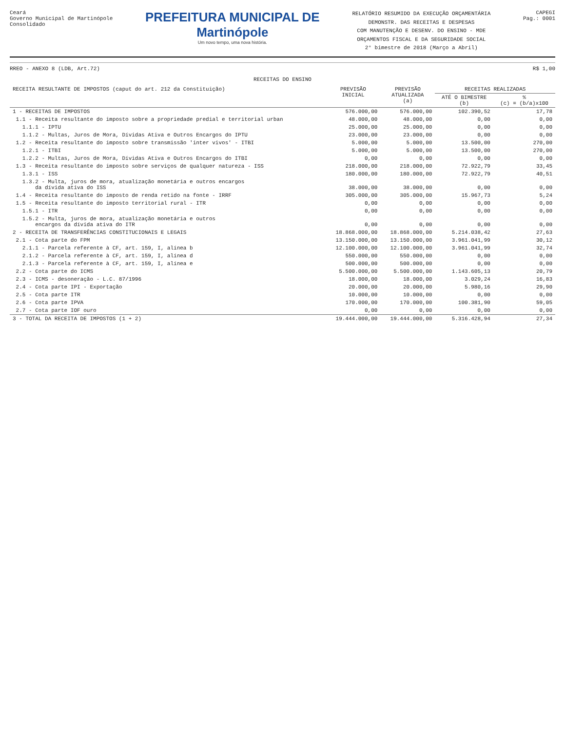Ceará
Governo Municipal de Martinópole
Consolidado
PREFEITURA MUNICIPAL DE
Martinópole
Um novo tempo, uma nova história.
RELATÓRIO RESUMIDO DA EXECUÇÃO ORÇAMENTÁRIA
DEMONSTR. DAS RECEITAS E DESPESAS
COM MANUTENÇÃO E DESENV. DO ENSINO - MDE
ORÇAMENTOS FISCAL E DA SEGURIDADE SOCIAL
2° bimestre de 2018 (Março a Abril)
CAPEGI
Pag.: 0001
RREO - ANEXO 8 (LDB, Art.72) R$ 1,00
RECEITAS DO ENSINO
| RECEITA RESULTANTE DE IMPOSTOS (caput do art. 212 da Constituição) | PREVISÃO INICIAL | PREVISÃO ATUALIZADA (a) | RECEITAS REALIZADAS | |
| --- | --- | --- | --- | --- |
| | | | ATÉ O BIMESTRE (b) | % (c) = (b/a)x100 |
| 1 - RECEITAS DE IMPOSTOS | 576.000,00 | 576.000,00 | 102.390,52 | 17,78 |
| 1.1 - Receita resultante do imposto sobre a propriedade predial e territorial urban | 48.000,00 | 48.000,00 | 0,00 | 0,00 |
| 1.1.1 - IPTU | 25.000,00 | 25.000,00 | 0,00 | 0,00 |
| 1.1.2 - Multas, Juros de Mora, Dívidas Ativa e Outros Encargos do IPTU | 23.000,00 | 23.000,00 | 0,00 | 0,00 |
| 1.2 - Receita resultante do imposto sobre transmissão 'inter vivos' - ITBI | 5.000,00 | 5.000,00 | 13.500,00 | 270,00 |
| 1.2.1 - ITBI | 5.000,00 | 5.000,00 | 13.500,00 | 270,00 |
| 1.2.2 - Multas, Juros de Mora, Dívidas Ativa e Outros Encargos do ITBI | 0,00 | 0,00 | 0,00 | 0,00 |
| 1.3 - Receita resultante do imposto sobre serviços de qualquer natureza - ISS | 218.000,00 | 218.000,00 | 72.922,79 | 33,45 |
| 1.3.1 - ISS | 180.000,00 | 180.000,00 | 72.922,79 | 40,51 |
| 1.3.2 - Multa, juros de mora, atualização monetária e outros encargos da dívida ativa do ISS | 38.000,00 | 38.000,00 | 0,00 | 0,00 |
| 1.4 - Receita resultante do imposto de renda retido na fonte - IRRF | 305.000,00 | 305.000,00 | 15.967,73 | 5,24 |
| 1.5 - Receita resultante do imposto territorial rural - ITR | 0,00 | 0,00 | 0,00 | 0,00 |
| 1.5.1 - ITR | 0,00 | 0,00 | 0,00 | 0,00 |
| 1.5.2 - Multa, juros de mora, atualização monetária e outros encargos da dívida ativa do ITR | 0,00 | 0,00 | 0,00 | 0,00 |
| 2 - RECEITA DE TRANSFERÊNCIAS CONSTITUCIONAIS E LEGAIS | 18.868.000,00 | 18.868.000,00 | 5.214.038,42 | 27,63 |
| 2.1 - Cota parte do FPM | 13.150.000,00 | 13.150.000,00 | 3.961.041,99 | 30,12 |
| 2.1.1 - Parcela referente à CF, art. 159, I, alínea b | 12.100.000,00 | 12.100.000,00 | 3.961.041,99 | 32,74 |
| 2.1.2 - Parcela referente à CF, art. 159, I, alínea d | 550.000,00 | 550.000,00 | 0,00 | 0,00 |
| 2.1.3 - Parcela referente à CF, art. 159, I, alínea e | 500.000,00 | 500.000,00 | 0,00 | 0,00 |
| 2.2 - Cota parte do ICMS | 5.500.000,00 | 5.500.000,00 | 1.143.605,13 | 20,79 |
| 2.3 - ICMS - desoneração - L.C. 87/1996 | 18.000,00 | 18.000,00 | 3.029,24 | 16,83 |
| 2.4 - Cota parte IPI - Exportação | 20.000,00 | 20.000,00 | 5.980,16 | 29,90 |
| 2.5 - Cota parte ITR | 10.000,00 | 10.000,00 | 0,00 | 0,00 |
| 2.6 - Cota parte IPVA | 170.000,00 | 170.000,00 | 100.381,90 | 59,05 |
| 2.7 - Cota parte IOF ouro | 0,00 | 0,00 | 0,00 | 0,00 |
| 3 - TOTAL DA RECEITA DE IMPOSTOS (1 + 2) | 19.444.000,00 | 19.444.000,00 | 5.316.428,94 | 27,34 |